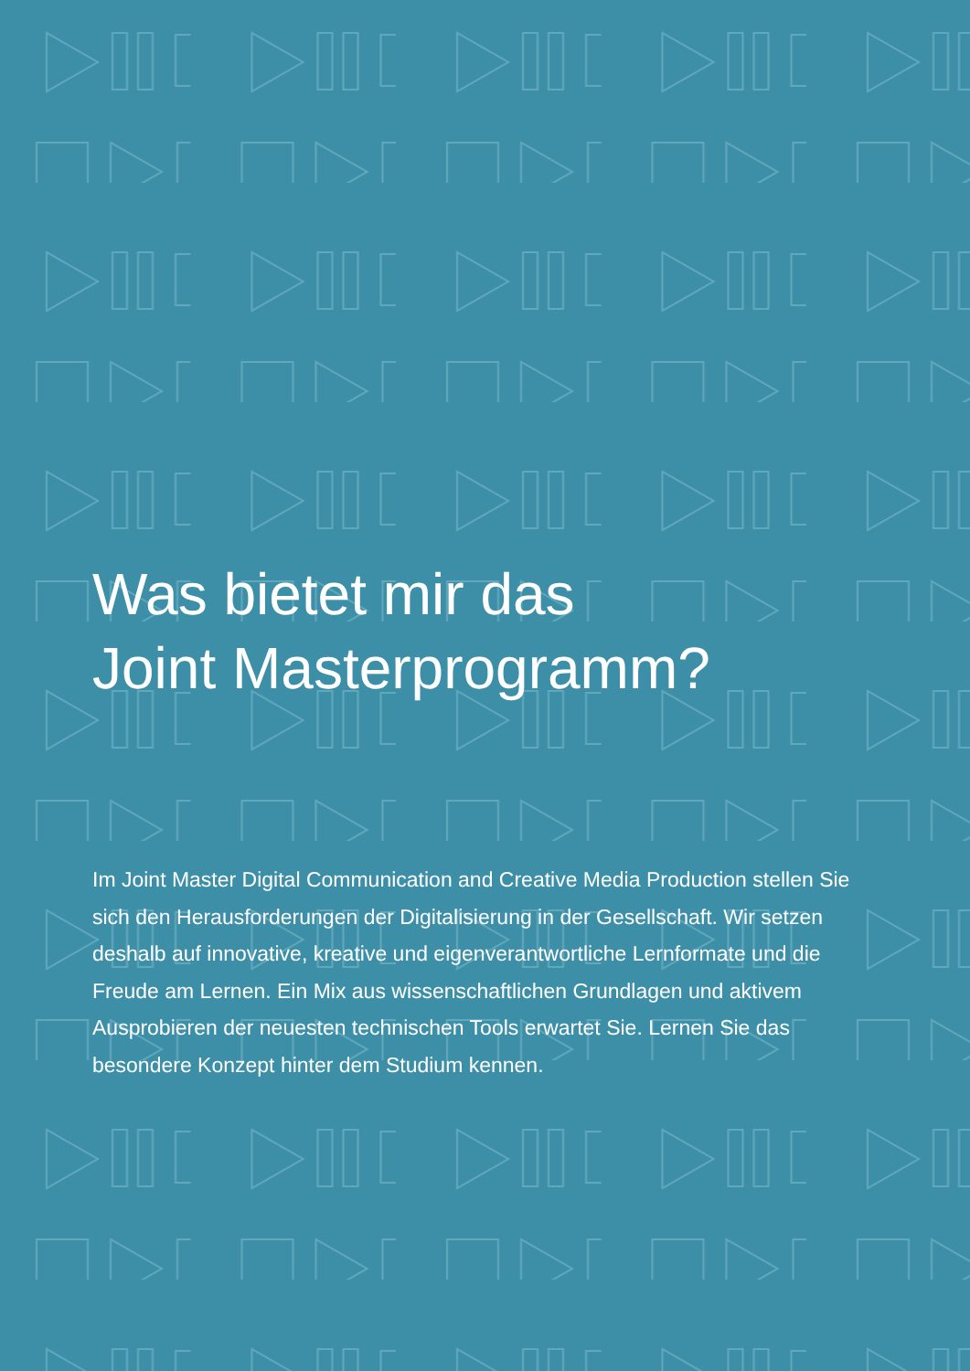Was bietet mir das
Joint Masterprogramm?
Im Joint Master Digital Communication and Creative Media Production stellen Sie sich den Herausforderungen der Digitalisierung in der Gesellschaft. Wir setzen deshalb auf innovative, kreative und eigenverantwortliche Lernformate und die Freude am Lernen. Ein Mix aus wissenschaftlichen Grundlagen und aktivem Ausprobieren der neuesten technischen Tools erwartet Sie. Lernen Sie das besondere Konzept hinter dem Studium kennen.